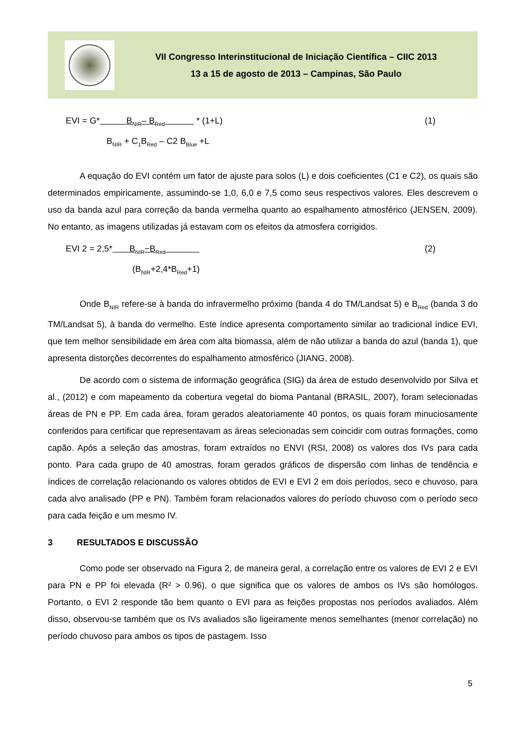VII Congresso Interinstitucional de Iniciação Científica – CIIC 2013
13 a 15 de agosto de 2013 – Campinas, São Paulo
EVI = G* B<sub>NIR</sub>– B<sub>Red</sub> * (1+L) (1)
B<sub>NIR</sub> + C<sub>1</sub>B<sub>Red</sub> – C2 B<sub>Blue</sub> +L
A equação do EVI contém um fator de ajuste para solos (L) e dois coeficientes (C1 e C2), os quais são determinados empiricamente, assumindo-se 1,0, 6,0 e 7,5 como seus respectivos valores. Eles descrevem o uso da banda azul para correção da banda vermelha quanto ao espalhamento atmosférico (JENSEN, 2009). No entanto, as imagens utilizadas já estavam com os efeitos da atmosfera corrigidos.
EVI 2 = 2,5* B<sub>NIR</sub>−B<sub>Red</sub> (2)
(B<sub>NIR</sub>+2,4*B<sub>Red</sub>+1)
Onde B<sub>NIR</sub> refere-se à banda do infravermelho próximo (banda 4 do TM/Landsat 5) e B<sub>Red</sub> (banda 3 do TM/Landsat 5), à banda do vermelho. Este índice apresenta comportamento similar ao tradicional índice EVI, que tem melhor sensibilidade em área com alta biomassa, além de não utilizar a banda do azul (banda 1), que apresenta distorções decorrentes do espalhamento atmosférico (JIANG, 2008).
De acordo com o sistema de informação geográfica (SIG) da área de estudo desenvolvido por Silva et al., (2012) e com mapeamento da cobertura vegetal do bioma Pantanal (BRASIL, 2007), foram selecionadas áreas de PN e PP. Em cada área, foram gerados aleatoriamente 40 pontos, os quais foram minuciosamente conferidos para certificar que representavam as áreas selecionadas sem coincidir com outras formações, como capão. Após a seleção das amostras, foram extraídos no ENVI (RSI, 2008) os valores dos IVs para cada ponto. Para cada grupo de 40 amostras, foram gerados gráficos de dispersão com linhas de tendência e índices de correlação relacionando os valores obtidos de EVI e EVI 2 em dois períodos, seco e chuvoso, para cada alvo analisado (PP e PN). Também foram relacionados valores do período chuvoso com o período seco para cada feição e um mesmo IV.
3 RESULTADOS E DISCUSSÃO
Como pode ser observado na Figura 2, de maneira geral, a correlação entre os valores de EVI 2 e EVI para PN e PP foi elevada (R² > 0.96), o que significa que os valores de ambos os IVs são homólogos. Portanto, o EVI 2 responde tão bem quanto o EVI para as feições propostas nos períodos avaliados. Além disso, observou-se também que os IVs avaliados são ligeiramente menos semelhantes (menor correlação) no período chuvoso para ambos os tipos de pastagem. Isso
5